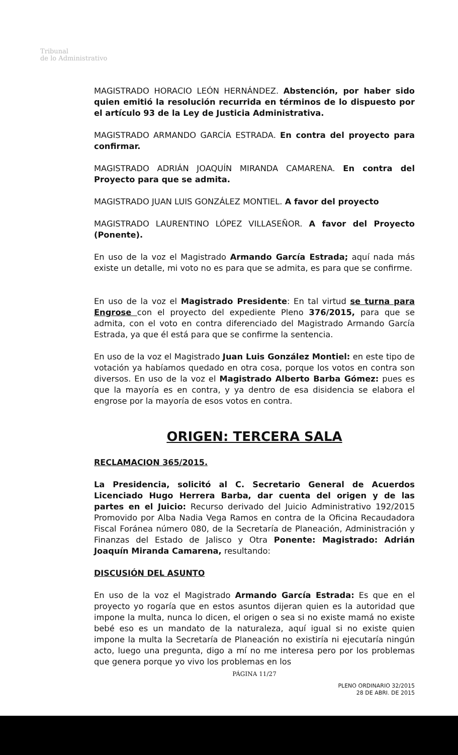Tribunal
de lo Administrativo
MAGISTRADO HORACIO LEÓN HERNÁNDEZ. Abstención, por haber sido quien emitió la resolución recurrida en términos de lo dispuesto por el artículo 93 de la Ley de Justicia Administrativa.
MAGISTRADO ARMANDO GARCÍA ESTRADA. En contra del proyecto para confirmar.
MAGISTRADO ADRIÁN JOAQUÍN MIRANDA CAMARENA. En contra del Proyecto para que se admita.
MAGISTRADO JUAN LUIS GONZÁLEZ MONTIEL. A favor del proyecto
MAGISTRADO LAURENTINO LÓPEZ VILLASEÑOR. A favor del Proyecto (Ponente).
En uso de la voz el Magistrado Armando García Estrada; aquí nada más existe un detalle, mi voto no es para que se admita, es para que se confirme.
En uso de la voz el Magistrado Presidente: En tal virtud se turna para Engrose con el proyecto del expediente Pleno 376/2015, para que se admita, con el voto en contra diferenciado del Magistrado Armando García Estrada, ya que él está para que se confirme la sentencia.
En uso de la voz el Magistrado Juan Luis González Montiel: en este tipo de votación ya habíamos quedado en otra cosa, porque los votos en contra son diversos. En uso de la voz el Magistrado Alberto Barba Gómez: pues es que la mayoría es en contra, y ya dentro de esa disidencia se elabora el engrose por la mayoría de esos votos en contra.
ORIGEN: TERCERA SALA
RECLAMACION 365/2015.
La Presidencia, solicitó al C. Secretario General de Acuerdos Licenciado Hugo Herrera Barba, dar cuenta del origen y de las partes en el Juicio: Recurso derivado del Juicio Administrativo 192/2015 Promovido por Alba Nadia Vega Ramos en contra de la Oficina Recaudadora Fiscal Foránea número 080, de la Secretaría de Planeación, Administración y Finanzas del Estado de Jalisco y Otra Ponente: Magistrado: Adrián Joaquín Miranda Camarena, resultando:
DISCUSIÓN DEL ASUNTO
En uso de la voz el Magistrado Armando García Estrada: Es que en el proyecto yo rogaría que en estos asuntos dijeran quien es la autoridad que impone la multa, nunca lo dicen, el origen o sea si no existe mamá no existe bebé eso es un mandato de la naturaleza, aquí igual si no existe quien impone la multa la Secretaría de Planeación no existiría ni ejecutaría ningún acto, luego una pregunta, digo a mí no me interesa pero por los problemas que genera porque yo vivo los problemas en los
PÁGINA 11/27
PLENO ORDINARIO 32/2015
28 DE ABRI. DE 2015